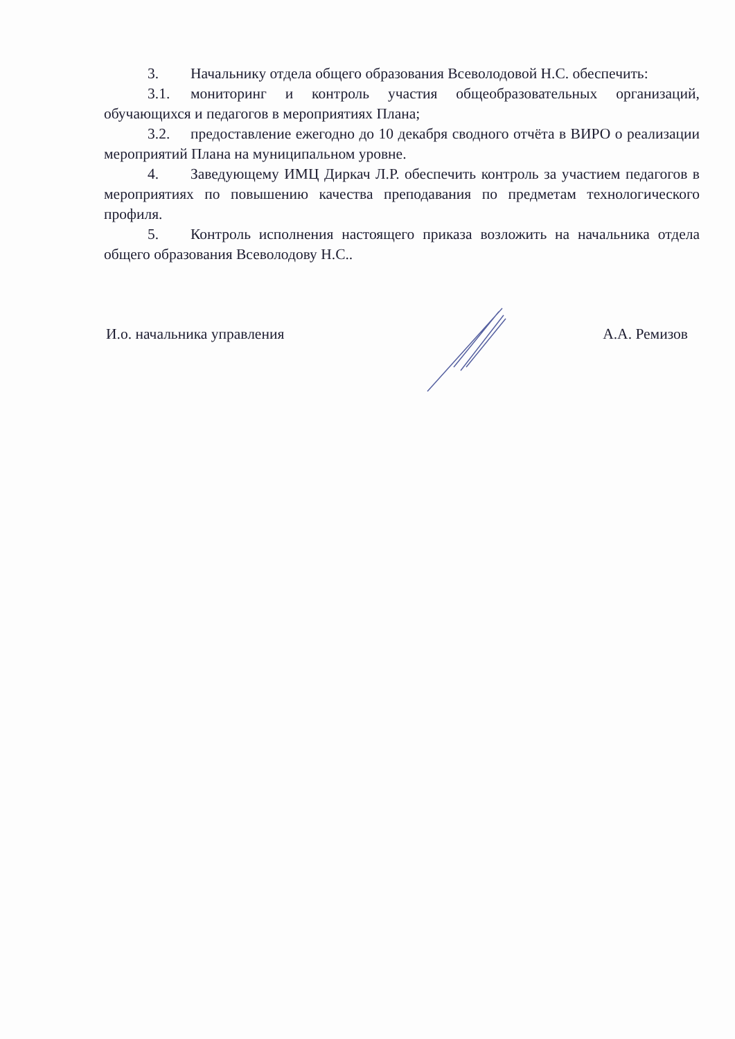3. Начальнику отдела общего образования Всеволодовой Н.С. обеспечить:
3.1. мониторинг и контроль участия общеобразовательных организаций, обучающихся и педагогов в мероприятиях Плана;
3.2. предоставление ежегодно до 10 декабря сводного отчёта в ВИРО о реализации мероприятий Плана на муниципальном уровне.
4. Заведующему ИМЦ Диркач Л.Р. обеспечить контроль за участием педагогов в мероприятиях по повышению качества преподавания по предметам технологического профиля.
5. Контроль исполнения настоящего приказа возложить на начальника отдела общего образования Всеволодову Н.С..
И.о. начальника управления А.А. Ремизов